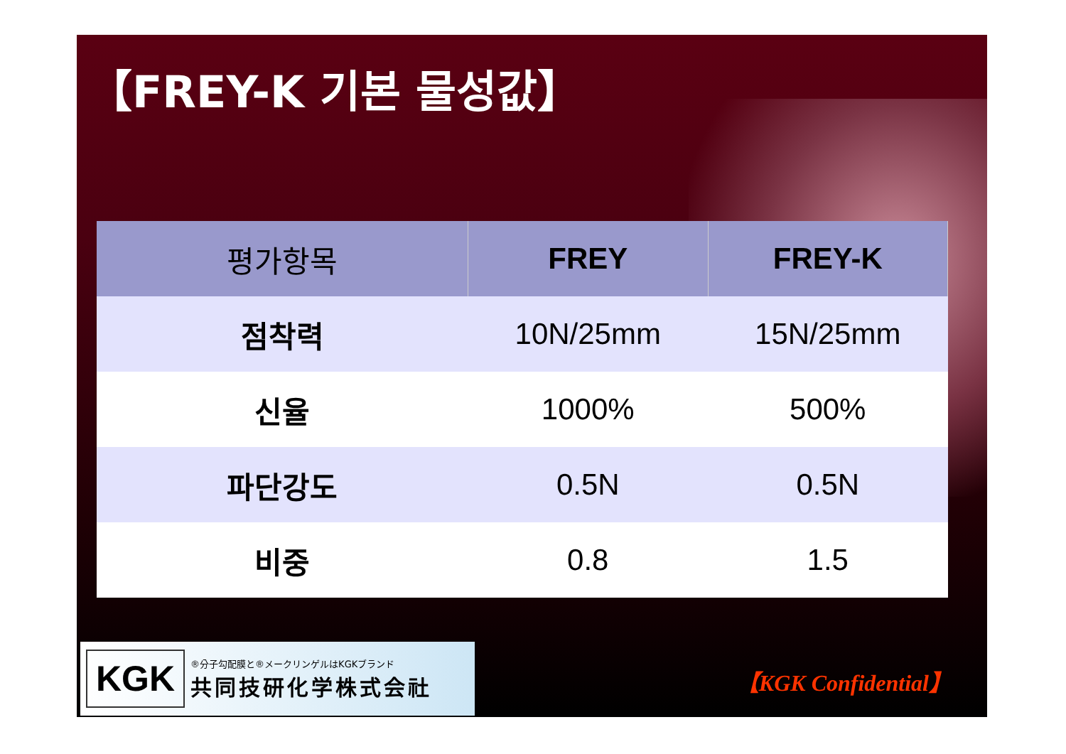【FREY-K 기본 물성값】
| 평가항목 | FREY | FREY-K |
| --- | --- | --- |
| 점착력 | 10N/25mm | 15N/25mm |
| 신율 | 1000% | 500% |
| 파단강도 | 0.5N | 0.5N |
| 비중 | 0.8 | 1.5 |
KGK
®分子勾配膜と®メークリンゲルはKGKブランド
共同技研化学株式会社
【KGK Confidential】